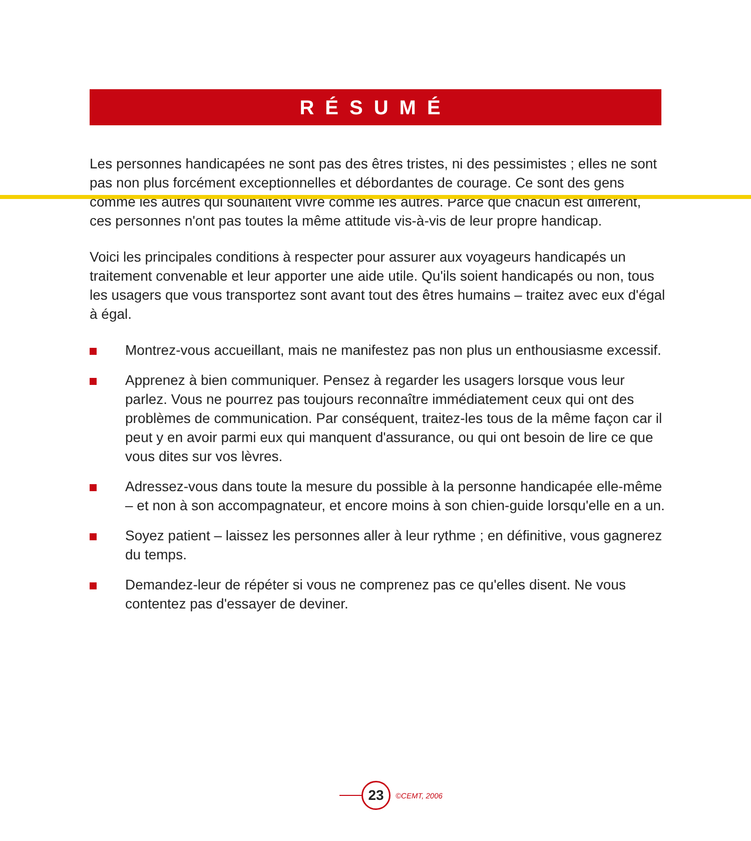RÉSUMÉ
Les personnes handicapées ne sont pas des êtres tristes, ni des pessimistes ; elles ne sont pas non plus forcément exceptionnelles et débordantes de courage. Ce sont des gens comme les autres qui souhaitent vivre comme les autres. Parce que chacun est différent, ces personnes n'ont pas toutes la même attitude vis-à-vis de leur propre handicap.
Voici les principales conditions à respecter pour assurer aux voyageurs handicapés un traitement convenable et leur apporter une aide utile. Qu'ils soient handicapés ou non, tous les usagers que vous transportez sont avant tout des êtres humains – traitez avec eux d'égal à égal.
Montrez-vous accueillant, mais ne manifestez pas non plus un enthousiasme excessif.
Apprenez à bien communiquer. Pensez à regarder les usagers lorsque vous leur parlez. Vous ne pourrez pas toujours reconnaître immédiatement ceux qui ont des problèmes de communication. Par conséquent, traitez-les tous de la même façon car il peut y en avoir parmi eux qui manquent d'assurance, ou qui ont besoin de lire ce que vous dites sur vos lèvres.
Adressez-vous dans toute la mesure du possible à la personne handicapée elle-même – et non à son accompagnateur, et encore moins à son chien-guide lorsqu'elle en a un.
Soyez patient – laissez les personnes aller à leur rythme ; en définitive, vous gagnerez du temps.
Demandez-leur de répéter si vous ne comprenez pas ce qu'elles disent. Ne vous contentez pas d'essayer de deviner.
23
©CEMT, 2006